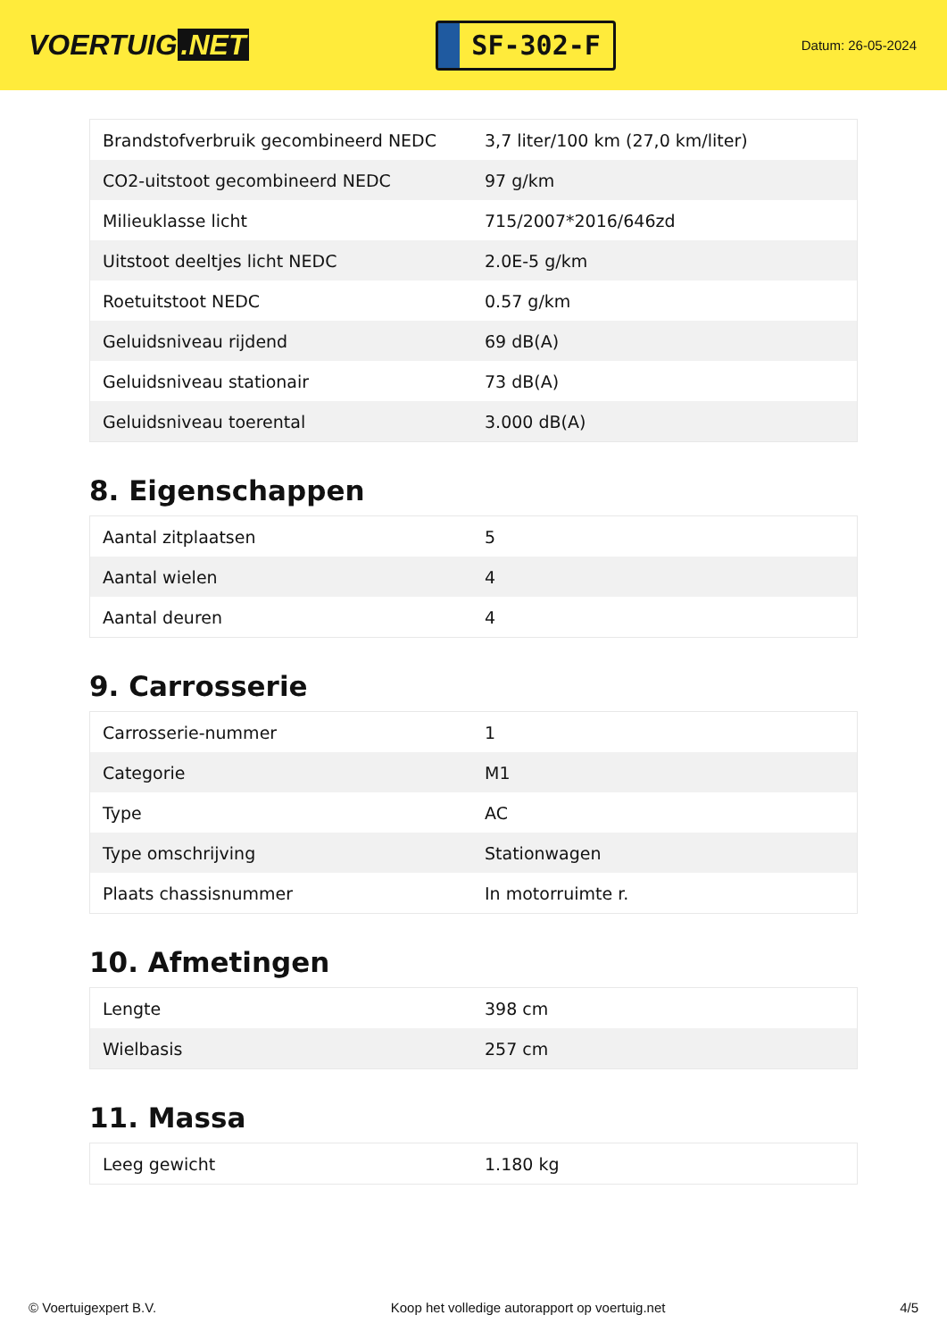VOERTUIG.NET
SF-302-F
Datum: 26-05-2024
| Brandstofverbruik gecombineerd NEDC | 3,7 liter/100 km (27,0 km/liter) |
| CO2-uitstoot gecombineerd NEDC | 97 g/km |
| Milieuklasse licht | 715/2007*2016/646zd |
| Uitstoot deeltjes licht NEDC | 2.0E-5 g/km |
| Roetuitstoot NEDC | 0.57 g/km |
| Geluidsniveau rijdend | 69 dB(A) |
| Geluidsniveau stationair | 73 dB(A) |
| Geluidsniveau toerental | 3.000 dB(A) |
8. Eigenschappen
| Aantal zitplaatsen | 5 |
| Aantal wielen | 4 |
| Aantal deuren | 4 |
9. Carrosserie
| Carrosserie-nummer | 1 |
| Categorie | M1 |
| Type | AC |
| Type omschrijving | Stationwagen |
| Plaats chassisnummer | In motorruimte r. |
10. Afmetingen
| Lengte | 398 cm |
| Wielbasis | 257 cm |
11. Massa
| Leeg gewicht | 1.180 kg |
© Voertuigexpert B.V. Koop het volledige autorapport op voertuig.net 4/5